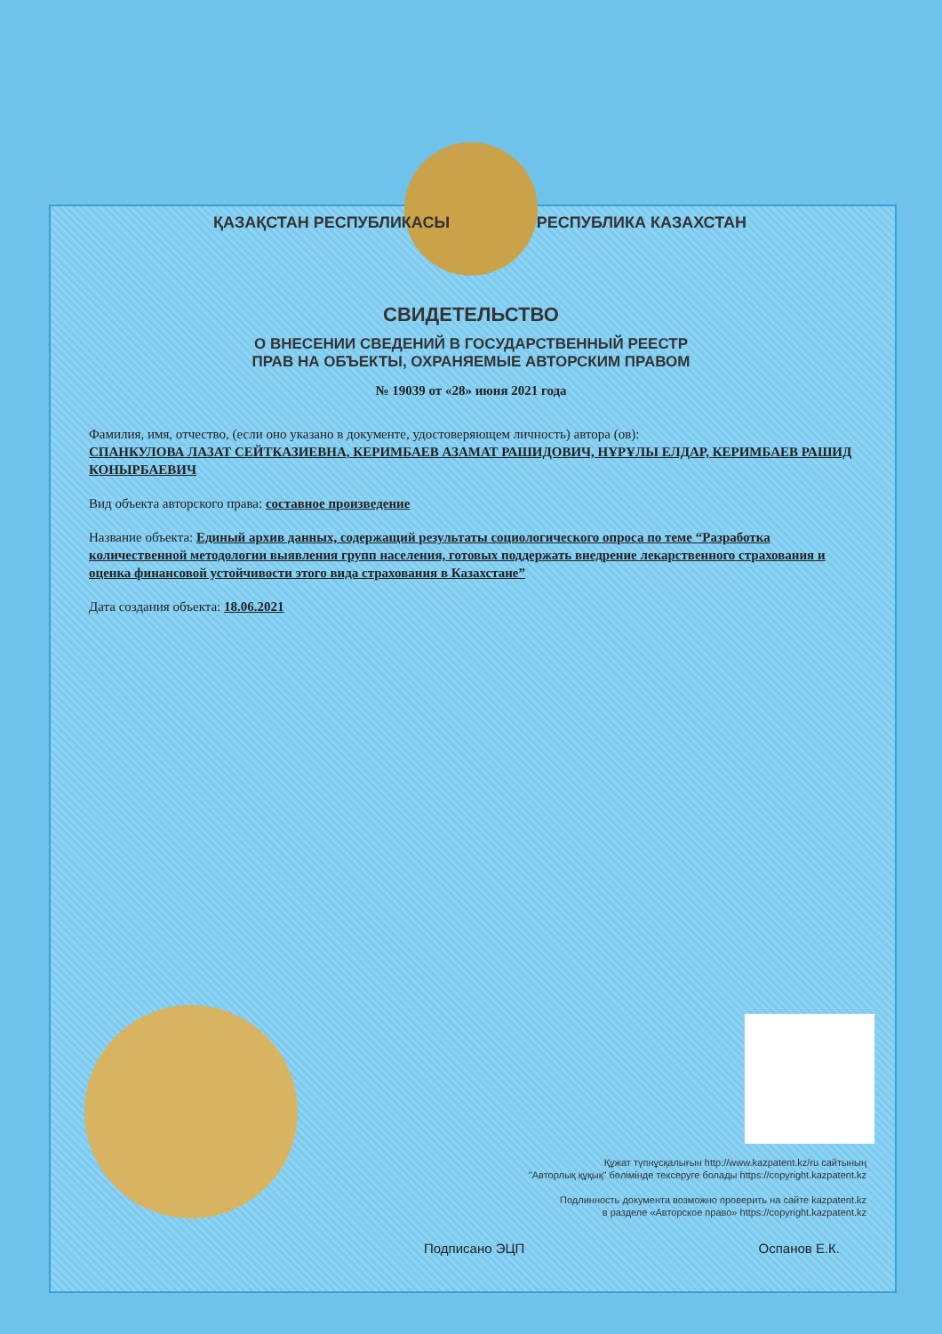ҚАЗАҚСТАН РЕСПУБЛИКАСЫ РЕСПУБЛИКА КАЗАХСТАН
СВИДЕТЕЛЬСТВО
О ВНЕСЕНИИ СВЕДЕНИЙ В ГОСУДАРСТВЕННЫЙ РЕЕСТР
ПРАВ НА ОБЪЕКТЫ, ОХРАНЯЕМЫЕ АВТОРСКИМ ПРАВОМ
№ 19039 от «28» июня 2021 года
Фамилия, имя, отчество, (если оно указано в документе, удостоверяющем личность) автора (ов):
СПАНКУЛОВА ЛАЗАТ СЕЙТКАЗИЕВНА, КЕРИМБАЕВ АЗАМАТ РАШИДОВИЧ, НҰРҰЛЫ ЕЛДАР, КЕРИМБАЕВ РАШИД КОНЫРБАЕВИЧ
Вид объекта авторского права: составное произведение
Название объекта: Единый архив данных, содержащий результаты социологического опроса по теме “Разработка количественной методологии выявления групп населения, готовых поддержать внедрение лекарственного страхования и оценка финансовой устойчивости этого вида страхования в Казахстане”
Дата создания объекта: 18.06.2021
Құжат түпнұсқалығын http://www.kazpatent.kz/ru сайтының
"Авторлық құқық" бөлімінде тексеруге болады https://copyright.kazpatent.kz
Подлинность документа возможно проверить на сайте kazpatent.kz
в разделе «Авторское право» https://copyright.kazpatent.kz
Подписано ЭЦП Оспанов Е.К.